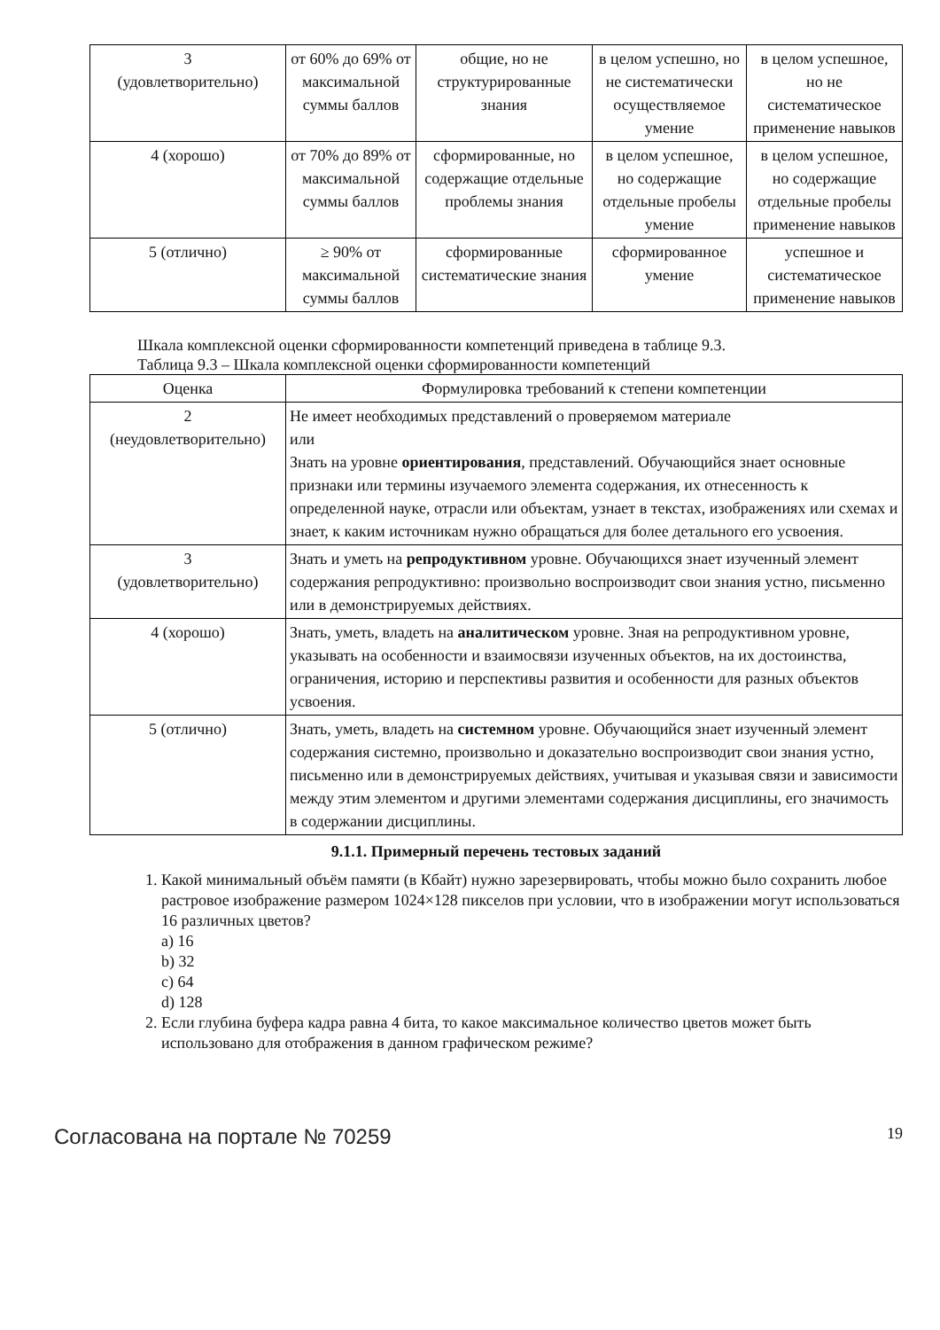| 3 (удовлетворительно) | от 60% до 69% от максимальной суммы баллов | общие, но не структурированные знания | в целом успешно, но не систематически осуществляемое умение | в целом успешное, но не систематическое применение навыков |
| 4 (хорошо) | от 70% до 89% от максимальной суммы баллов | сформированные, но содержащие отдельные проблемы знания | в целом успешное, но содержащие отдельные пробелы умение | в целом успешное, но содержащие отдельные пробелы применение навыков |
| 5 (отлично) | ≥ 90% от максимальной суммы баллов | сформированные систематические знания | сформированное умение | успешное и систематическое применение навыков |
Шкала комплексной оценки сформированности компетенций приведена в таблице 9.3.
Таблица 9.3 – Шкала комплексной оценки сформированности компетенций
| Оценка | Формулировка требований к степени компетенции |
| --- | --- |
| 2 (неудовлетворительно) | Не имеет необходимых представлений о проверяемом материале или Знать на уровне ориентирования , представлений. Обучающийся знает основные признаки или термины изучаемого элемента содержания, их отнесенность к определенной науке, отрасли или объектам, узнает в текстах, изображениях или схемах и знает, к каким источникам нужно обращаться для более детального его усвоения. |
| 3 (удовлетворительно) | Знать и уметь на репродуктивном уровне. Обучающихся знает изученный элемент содержания репродуктивно: произвольно воспроизводит свои знания устно, письменно или в демонстрируемых действиях. |
| 4 (хорошо) | Знать, уметь, владеть на аналитическом уровне. Зная на репродуктивном уровне, указывать на особенности и взаимосвязи изученных объектов, на их достоинства, ограничения, историю и перспективы развития и особенности для разных объектов усвоения. |
| 5 (отлично) | Знать, уметь, владеть на системном уровне. Обучающийся знает изученный элемент содержания системно, произвольно и доказательно воспроизводит свои знания устно, письменно или в демонстрируемых действиях, учитывая и указывая связи и зависимости между этим элементом и другими элементами содержания дисциплины, его значимость в содержании дисциплины. |
9.1.1. Примерный перечень тестовых заданий
1. Какой минимальный объём памяти (в Кбайт) нужно зарезервировать, чтобы можно было сохранить любое растровое изображение размером 1024×128 пикселов при условии, что в изображении могут использоваться 16 различных цветов?
a) 16
b) 32
c) 64
d) 128
2. Если глубина буфера кадра равна 4 бита, то какое максимальное количество цветов может быть использовано для отображения в данном графическом режиме?
Согласована на портале № 70259 19